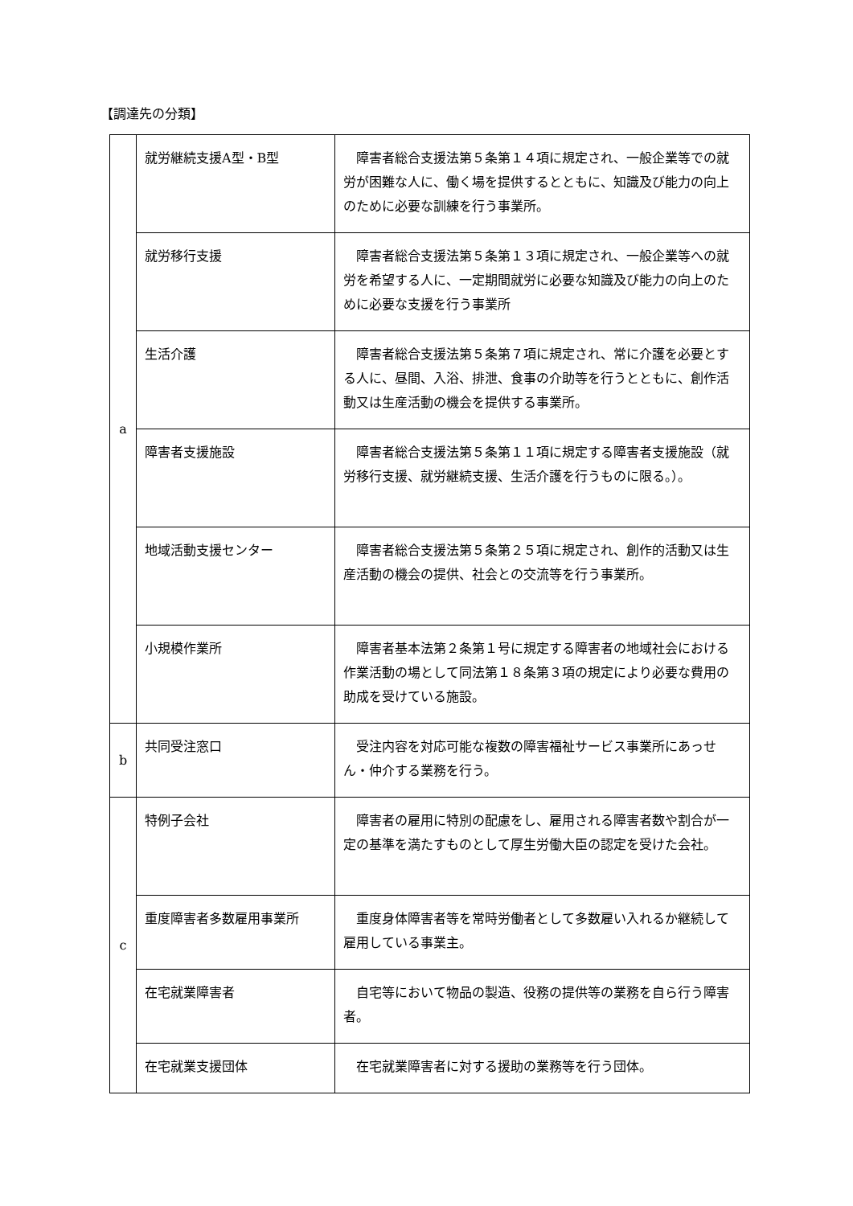【調達先の分類】
| a | 就労継続支援A型・B型 | 障害者総合支援法第５条第１４項に規定され、一般企業等での就労が困難な人に、働く場を提供するとともに、知識及び能力の向上のために必要な訓練を行う事業所。 |
| | 就労移行支援 | 障害者総合支援法第５条第１３項に規定され、一般企業等への就労を希望する人に、一定期間就労に必要な知識及び能力の向上のために必要な支援を行う事業所 |
| | 生活介護 | 障害者総合支援法第５条第７項に規定され、常に介護を必要とする人に、昼間、入浴、排泄、食事の介助等を行うとともに、創作活動又は生産活動の機会を提供する事業所。 |
| | 障害者支援施設 | 障害者総合支援法第５条第１１項に規定する障害者支援施設（就労移行支援、就労継続支援、生活介護を行うものに限る。）。 |
| | 地域活動支援センター | 障害者総合支援法第５条第２５項に規定され、創作的活動又は生産活動の機会の提供、社会との交流等を行う事業所。 |
| | 小規模作業所 | 障害者基本法第２条第１号に規定する障害者の地域社会における作業活動の場として同法第１８条第３項の規定により必要な費用の助成を受けている施設。 |
| b | 共同受注窓口 | 受注内容を対応可能な複数の障害福祉サービス事業所にあっせん・仲介する業務を行う。 |
| c | 特例子会社 | 障害者の雇用に特別の配慮をし、雇用される障害者数や割合が一定の基準を満たすものとして厚生労働大臣の認定を受けた会社。 |
| | 重度障害者多数雇用事業所 | 重度身体障害者等を常時労働者として多数雇い入れるか継続して雇用している事業主。 |
| | 在宅就業障害者 | 自宅等において物品の製造、役務の提供等の業務を自ら行う障害者。 |
| | 在宅就業支援団体 | 在宅就業障害者に対する援助の業務等を行う団体。 |